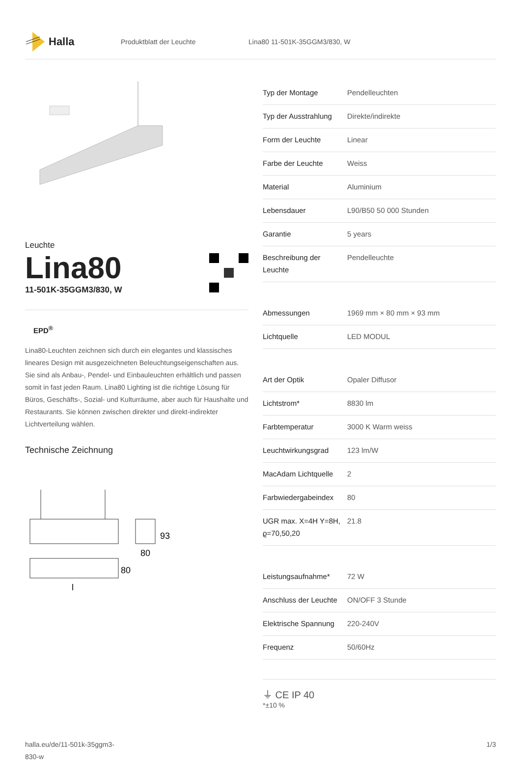Halla
Produktblatt der Leuchte Lina80 11-501K-35GGM3/830, W
Leuchte
Lina80
11-501K-35GGM3/830, W
EPD<sup>®</sup>
Lina80-Leuchten zeichnen sich durch ein elegantes und klassisches lineares Design mit ausgezeichneten Beleuchtungseigenschaften aus. Sie sind als Anbau-, Pendel- und Einbauleuchten erhältlich und passen somit in fast jeden Raum. Lina80 Lighting ist die richtige Lösung für Büros, Geschäfts-, Sozial- und Kulturräume, aber auch für Haushalte und Restaurants. Sie können zwischen direkter und direkt-indirekter Lichtverteilung wählen.
Technische Zeichnung
93
80
80
l
| Typ der Montage | Pendelleuchten |
| Typ der Ausstrahlung | Direkte/indirekte |
| Form der Leuchte | Linear |
| Farbe der Leuchte | Weiss |
| Material | Aluminium |
| Lebensdauer | L90/B50 50 000 Stunden |
| Garantie | 5 years |
| Beschreibung der Leuchte | Pendelleuchte |
| Abmessungen | 1969 mm × 80 mm × 93 mm |
| Lichtquelle | LED MODUL |
| Art der Optik | Opaler Diffusor |
| Lichtstrom* | 8830 lm |
| Farbtemperatur | 3000 K Warm weiss |
| Leuchtwirkungsgrad | 123 lm/W |
| MacAdam Lichtquelle | 2 |
| Farbwiedergabeindex | 80 |
| UGR max. X=4H Y=8H, ϱ=70,50,20 | 21.8 |
| Leistungsaufnahme* | 72 W |
| Anschluss der Leuchte | ON/OFF 3 Stunde |
| Elektrische Spannung | 220-240V |
| Frequenz | 50/60Hz |
⏚ CE IP 40
*±10 %
halla.eu/de/11-501k-35ggm3-
830-w
1/3